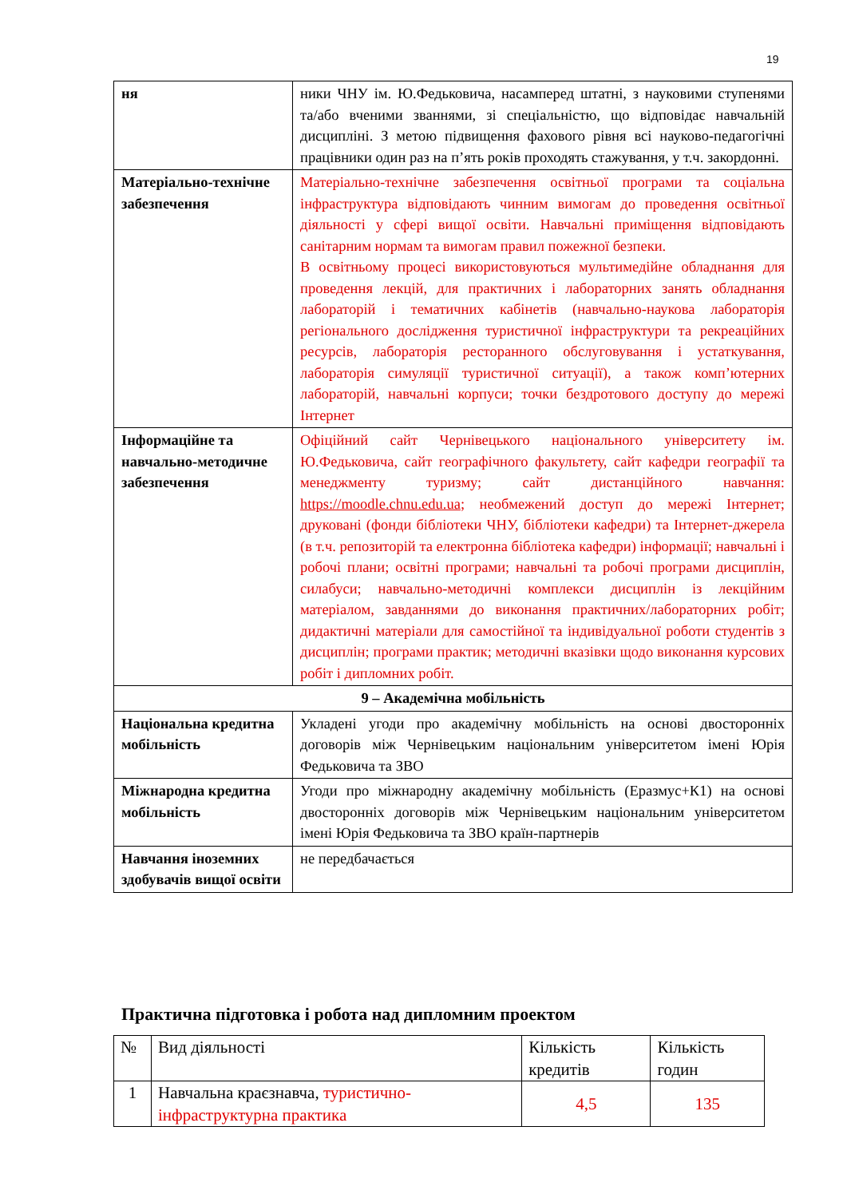19
| ня | ники ЧНУ ім. Ю.Федьковича, насамперед штатні, з науковими ступенями та/або вченими званнями, зі спеціальністю, що відповідає навчальній дисципліні. З метою підвищення фахового рівня всі науково-педагогічні працівники один раз на п’ять років проходять стажування, у т.ч. закордонні. |
| Матеріально-технічне забезпечення | Матеріально-технічне забезпечення освітньої програми та соціальна інфраструктура відповідають чинним вимогам до проведення освітньої діяльності у сфері вищої освіти. Навчальні приміщення відповідають санітарним нормам та вимогам правил пожежної безпеки. В освітньому процесі використовуються мультимедійне обладнання для проведення лекцій, для практичних і лабораторних занять обладнання лабораторій і тематичних кабінетів (навчально-наукова лабораторія регіонального дослідження туристичної інфраструктури та рекреаційних ресурсів, лабораторія ресторанного обслуговування і устаткування, лабораторія симуляції туристичної ситуації), а також комп’ютерних лабораторій, навчальні корпуси; точки бездротового доступу до мережі Інтернет |
| Інформаційне та навчально-методичне забезпечення | Офіційний сайт Чернівецького національного університету ім. Ю.Федьковича, сайт географічного факультету, сайт кафедри географії та менеджменту туризму; сайт дистанційного навчання: https://moodle.chnu.edu.ua ; необмежений доступ до мережі Інтернет; друковані (фонди бібліотеки ЧНУ, бібліотеки кафедри) та Інтернет-джерела (в т.ч. репозиторій та електронна бібліотека кафедри) інформації; навчальні і робочі плани; освітні програми; навчальні та робочі програми дисциплін, силабуси; навчально-методичні комплекси дисциплін із лекційним матеріалом, завданнями до виконання практичних/лабораторних робіт; дидактичні матеріали для самостійної та індивідуальної роботи студентів з дисциплін; програми практик; методичні вказівки щодо виконання курсових робіт і дипломних робіт. |
| 9 – Академічна мобільність | |
| Національна кредитна мобільність | Укладені угоди про академічну мобільність на основі двосторонніх договорів між Чернівецьким національним університетом імені Юрія Федьковича та ЗВО |
| Міжнародна кредитна мобільність | Угоди про міжнародну академічну мобільність (Еразмус+К1) на основі двосторонніх договорів між Чернівецьким національним університетом імені Юрія Федьковича та ЗВО країн-партнерів |
| Навчання іноземних здобувачів вищої освіти | не передбачається |
Практична підготовка і робота над дипломним проектом
| № | Вид діяльності | Кількість кредитів | Кількість годин |
| --- | --- | --- | --- |
| 1 | Навчальна краєзнавча, туристично-інфраструктурна практика | 4,5 | 135 |